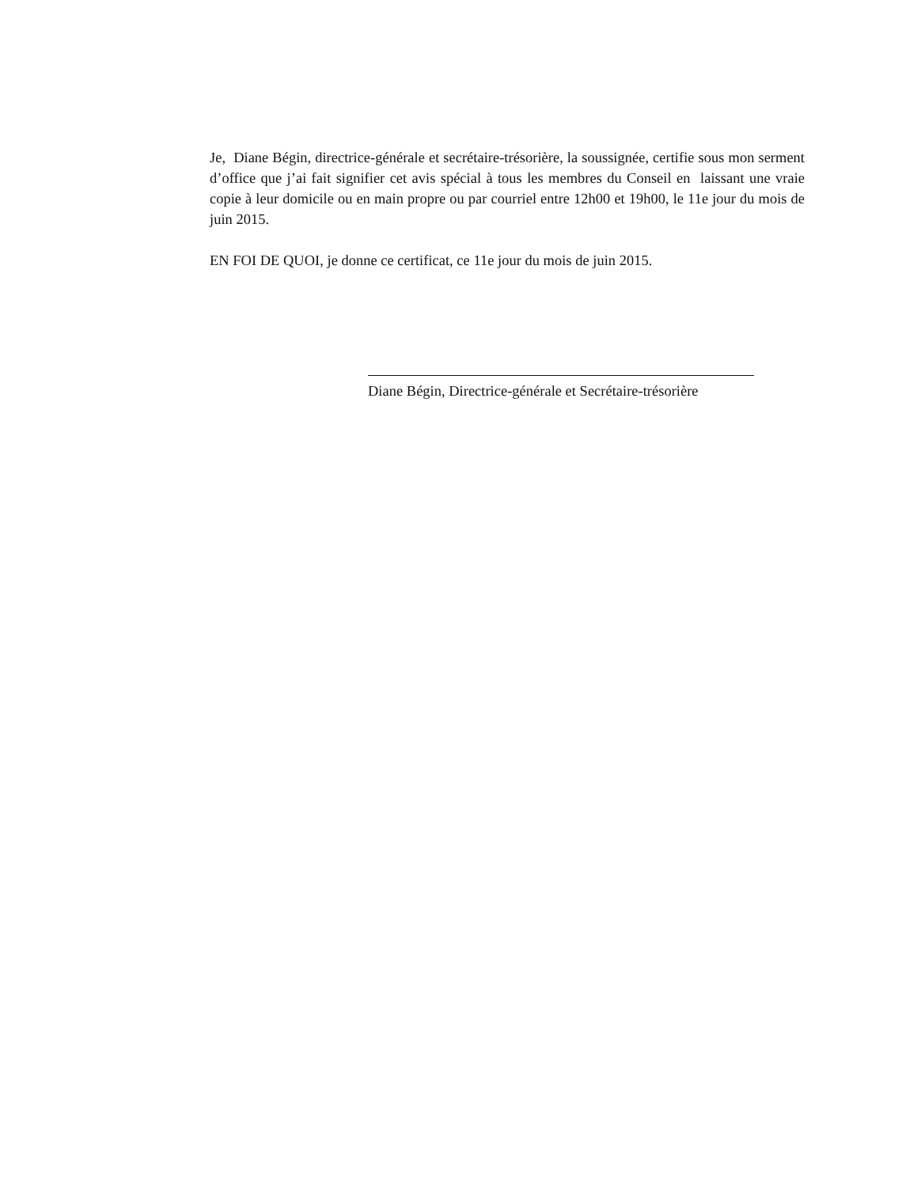Je, Diane Bégin, directrice-générale et secrétaire-trésorière, la soussignée, certifie sous mon serment d’office que j’ai fait signifier cet avis spécial à tous les membres du Conseil en laissant une vraie copie à leur domicile ou en main propre ou par courriel entre 12h00 et 19h00, le 11e jour du mois de juin 2015.
EN FOI DE QUOI, je donne ce certificat, ce 11e jour du mois de juin 2015.
Diane Bégin, Directrice-générale et Secrétaire-trésorière